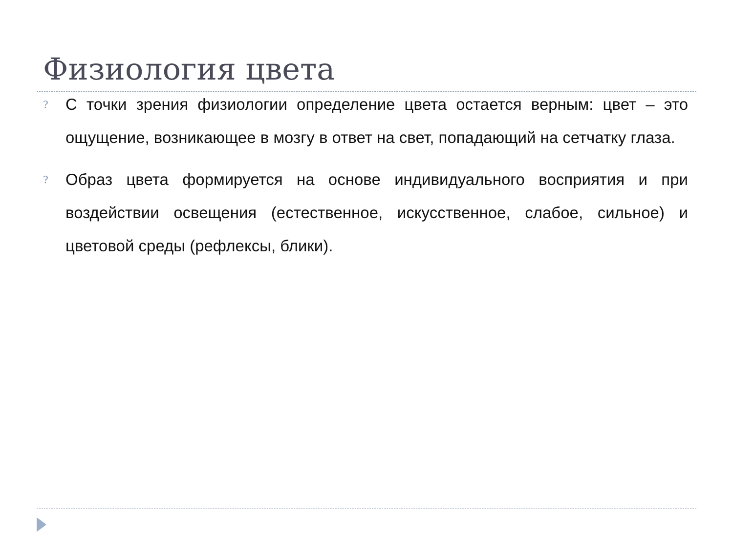Физиология цвета
? С точки зрения физиологии определение цвета остается верным: цвет – это ощущение, возникающее в мозгу в ответ на свет, попадающий на сетчатку глаза.
? Образ цвета формируется на основе индивидуального восприятия и при воздействии освещения (естественное, искусственное, слабое, сильное) и цветовой среды (рефлексы, блики).